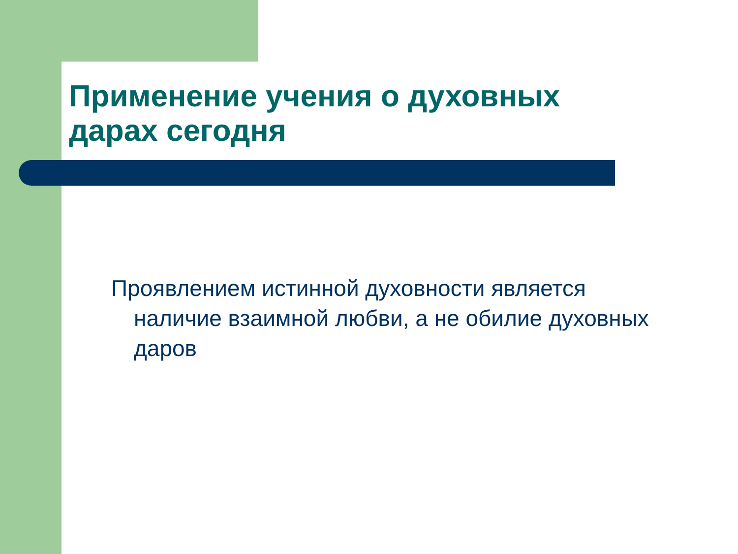Применение учения о духовных дарах сегодня
Проявлением истинной духовности является наличие взаимной любви, а не обилие духовных даров